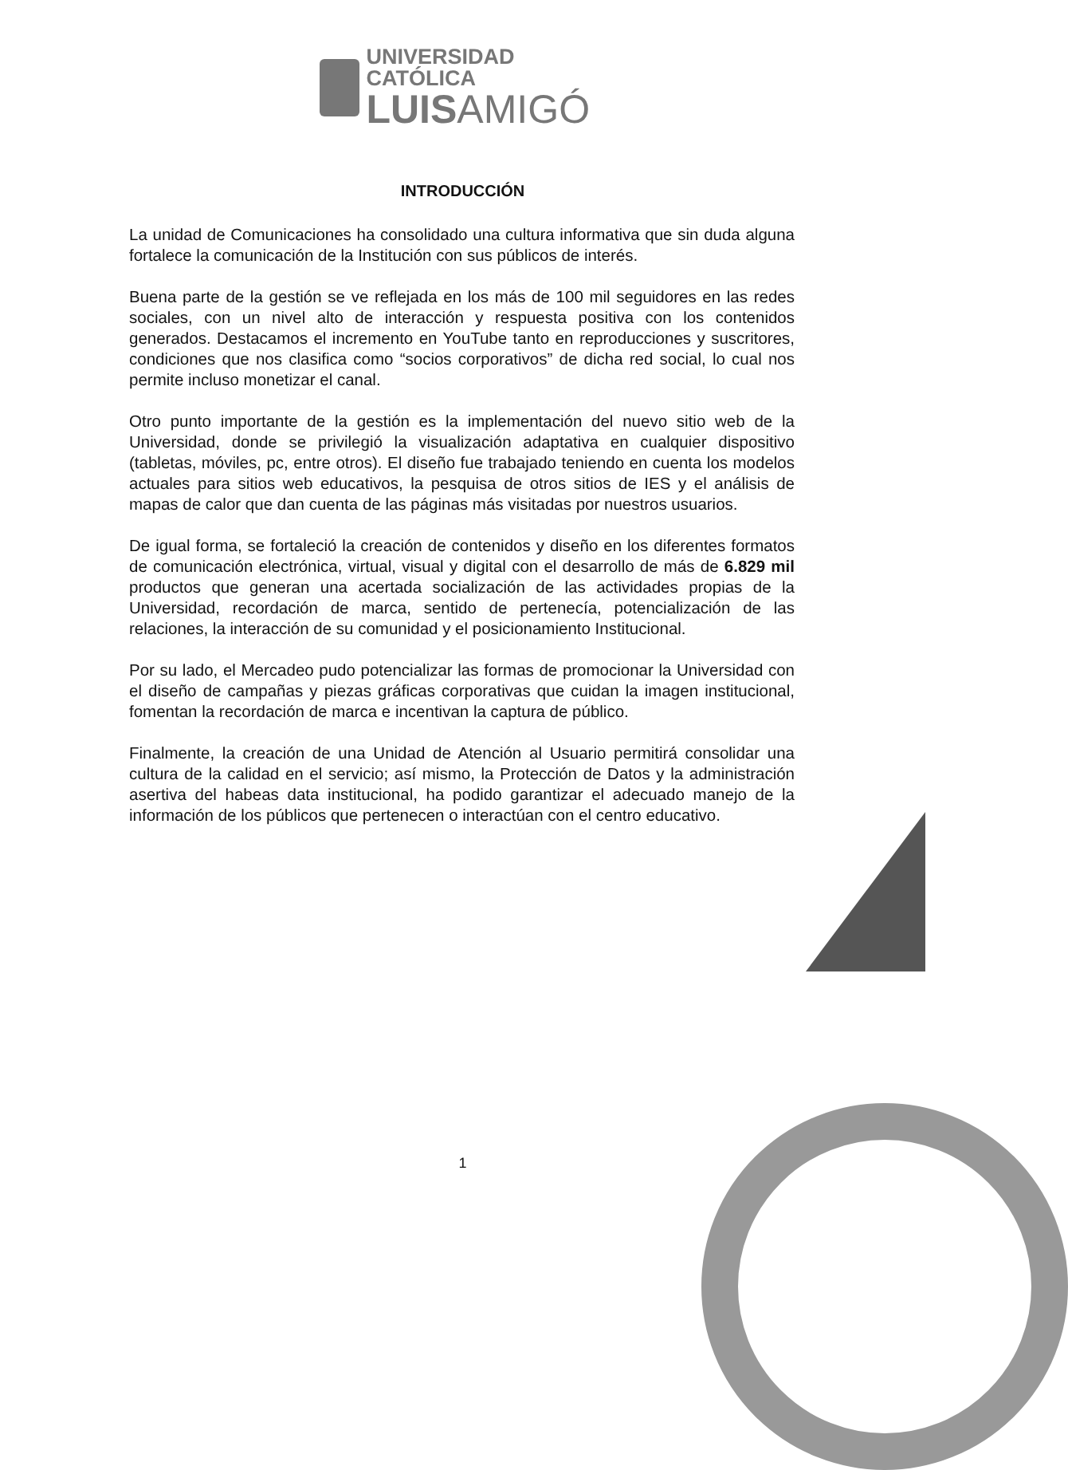UNIVERSIDAD CATÓLICA
LUISAMIGÓ
INTRODUCCIÓN
La unidad de Comunicaciones ha consolidado una cultura informativa que sin duda alguna fortalece la comunicación de la Institución con sus públicos de interés.
Buena parte de la gestión se ve reflejada en los más de 100 mil seguidores en las redes sociales, con un nivel alto de interacción y respuesta positiva con los contenidos generados. Destacamos el incremento en YouTube tanto en reproducciones y suscritores, condiciones que nos clasifica como “socios corporativos” de dicha red social, lo cual nos permite incluso monetizar el canal.
Otro punto importante de la gestión es la implementación del nuevo sitio web de la Universidad, donde se privilegió la visualización adaptativa en cualquier dispositivo (tabletas, móviles, pc, entre otros). El diseño fue trabajado teniendo en cuenta los modelos actuales para sitios web educativos, la pesquisa de otros sitios de IES y el análisis de mapas de calor que dan cuenta de las páginas más visitadas por nuestros usuarios.
De igual forma, se fortaleció la creación de contenidos y diseño en los diferentes formatos de comunicación electrónica, virtual, visual y digital con el desarrollo de más de 6.829 mil productos que generan una acertada socialización de las actividades propias de la Universidad, recordación de marca, sentido de pertenecía, potencialización de las relaciones, la interacción de su comunidad y el posicionamiento Institucional.
Por su lado, el Mercadeo pudo potencializar las formas de promocionar la Universidad con el diseño de campañas y piezas gráficas corporativas que cuidan la imagen institucional, fomentan la recordación de marca e incentivan la captura de público.
Finalmente, la creación de una Unidad de Atención al Usuario permitirá consolidar una cultura de la calidad en el servicio; así mismo, la Protección de Datos y la administración asertiva del habeas data institucional, ha podido garantizar el adecuado manejo de la información de los públicos que pertenecen o interactúan con el centro educativo.
1